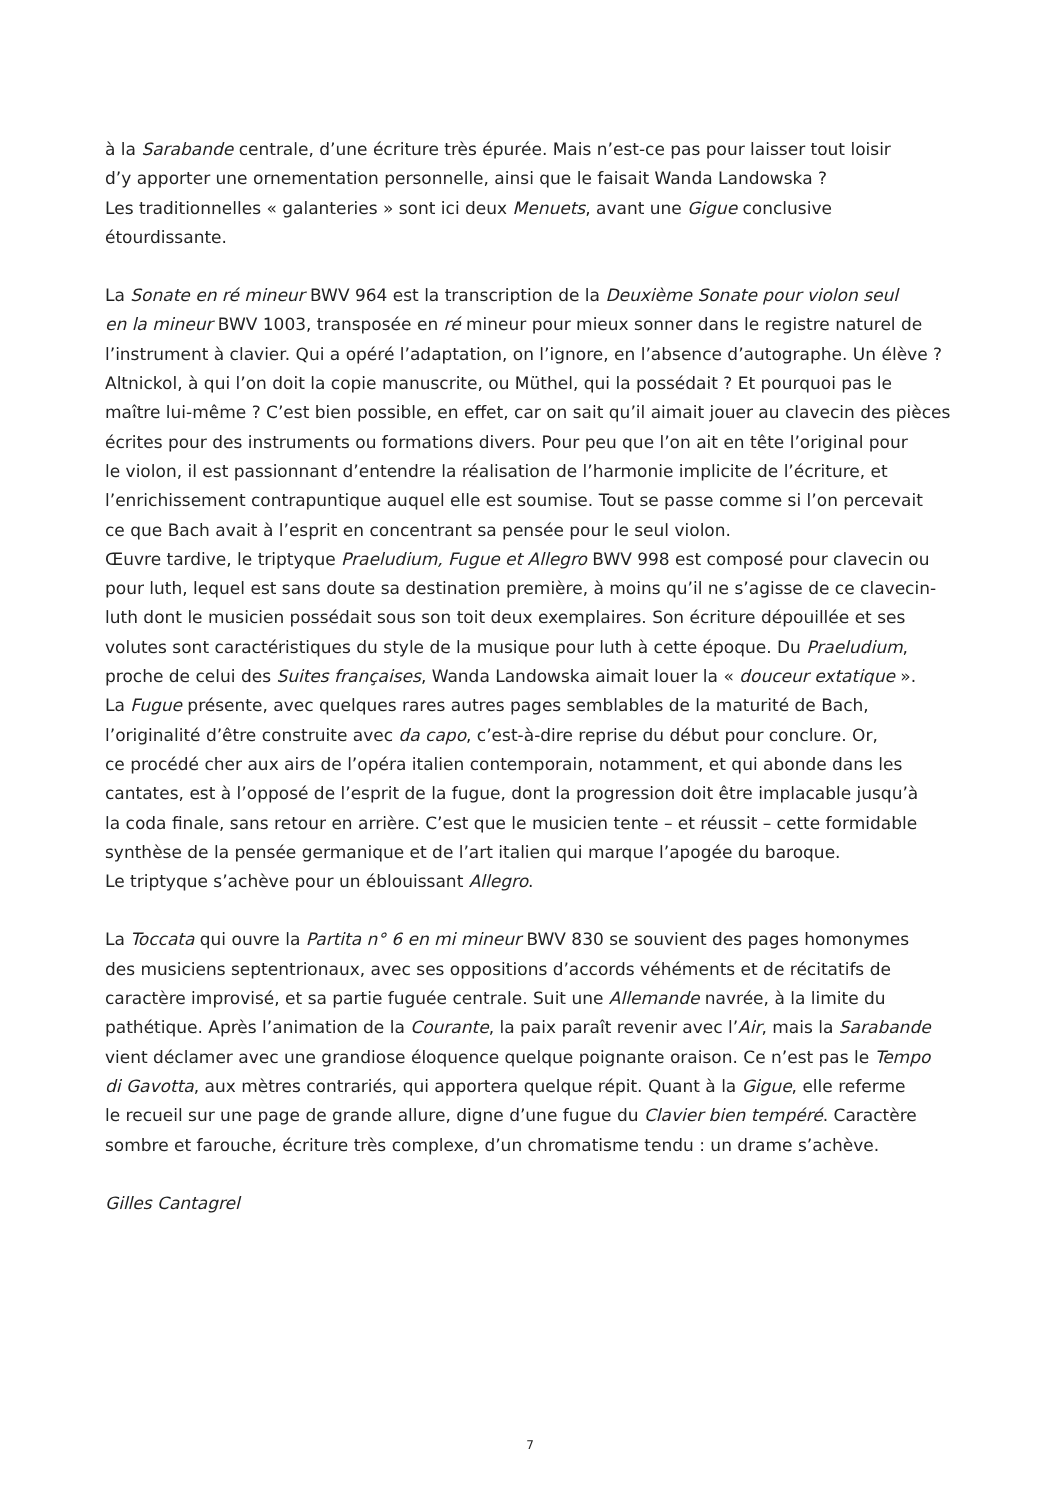à la Sarabande centrale, d’une écriture très épurée. Mais n’est-ce pas pour laisser tout loisir
d’y apporter une ornementation personnelle, ainsi que le faisait Wanda Landowska ?
Les traditionnelles « galanteries » sont ici deux Menuets, avant une Gigue conclusive étourdissante.
La Sonate en ré mineur BWV 964 est la transcription de la Deuxième Sonate pour violon seul
en la mineur BWV 1003, transposée en ré mineur pour mieux sonner dans le registre naturel de
l’instrument à clavier. Qui a opéré l’adaptation, on l’ignore, en l’absence d’autographe. Un élève ?
Altnickol, à qui l’on doit la copie manuscrite, ou Müthel, qui la possédait ? Et pourquoi pas le
maître lui-même ? C’est bien possible, en effet, car on sait qu’il aimait jouer au clavecin des pièces
écrites pour des instruments ou formations divers. Pour peu que l’on ait en tête l’original pour
le violon, il est passionnant d’entendre la réalisation de l’harmonie implicite de l’écriture, et
l’enrichissement contrapuntique auquel elle est soumise. Tout se passe comme si l’on percevait
ce que Bach avait à l’esprit en concentrant sa pensée pour le seul violon.
Œuvre tardive, le triptyque Praeludium, Fugue et Allegro BWV 998 est composé pour clavecin ou
pour luth, lequel est sans doute sa destination première, à moins qu’il ne s’agisse de ce clavecin-
luth dont le musicien possédait sous son toit deux exemplaires. Son écriture dépouillée et ses
volutes sont caractéristiques du style de la musique pour luth à cette époque. Du Praeludium,
proche de celui des Suites françaises, Wanda Landowska aimait louer la « douceur extatique ».
La Fugue présente, avec quelques rares autres pages semblables de la maturité de Bach,
l’originalité d’être construite avec da capo, c’est-à-dire reprise du début pour conclure. Or,
ce procédé cher aux airs de l’opéra italien contemporain, notamment, et qui abonde dans les
cantates, est à l’opposé de l’esprit de la fugue, dont la progression doit être implacable jusqu’à
la coda finale, sans retour en arrière. C’est que le musicien tente – et réussit – cette formidable
synthèse de la pensée germanique et de l’art italien qui marque l’apogée du baroque.
Le triptyque s’achève pour un éblouissant Allegro.
La Toccata qui ouvre la Partita n° 6 en mi mineur BWV 830 se souvient des pages homonymes
des musiciens septentrionaux, avec ses oppositions d’accords véhéments et de récitatifs de
caractère improvisé, et sa partie fuguée centrale. Suit une Allemande navrée, à la limite du
pathétique. Après l’animation de la Courante, la paix paraît revenir avec l’Air, mais la Sarabande
vient déclamer avec une grandiose éloquence quelque poignante oraison. Ce n’est pas le Tempo
di Gavotta, aux mètres contrariés, qui apportera quelque répit. Quant à la Gigue, elle referme
le recueil sur une page de grande allure, digne d’une fugue du Clavier bien tempéré. Caractère
sombre et farouche, écriture très complexe, d’un chromatisme tendu : un drame s’achève.
Gilles Cantagrel
7